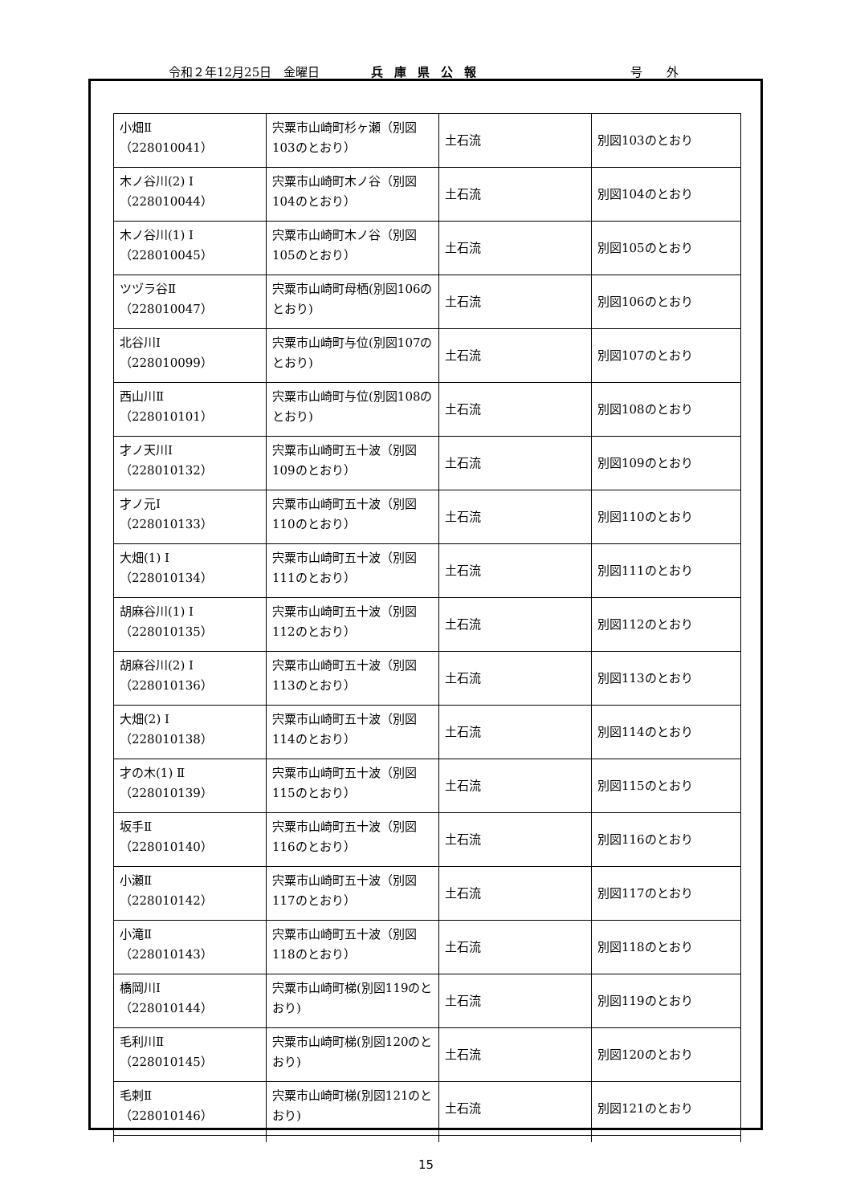令和２年12月25日　金曜日 兵庫県公報 号　　外
| 小畑Ⅱ （228010041） | 宍粟市山崎町杉ヶ瀬（別図103のとおり） | 土石流 | 別図103のとおり |
| 木ノ谷川(2) Ⅰ （228010044） | 宍粟市山崎町木ノ谷（別図104のとおり） | 土石流 | 別図104のとおり |
| 木ノ谷川(1) Ⅰ （228010045） | 宍粟市山崎町木ノ谷（別図105のとおり） | 土石流 | 別図105のとおり |
| ツヅラ谷Ⅱ （228010047） | 宍粟市山崎町母栖(別図106のとおり) | 土石流 | 別図106のとおり |
| 北谷川Ⅰ （228010099） | 宍粟市山崎町与位(別図107のとおり) | 土石流 | 別図107のとおり |
| 西山川Ⅱ （228010101） | 宍粟市山崎町与位(別図108のとおり) | 土石流 | 別図108のとおり |
| 才ノ天川Ⅰ （228010132） | 宍粟市山崎町五十波（別図109のとおり） | 土石流 | 別図109のとおり |
| 才ノ元Ⅰ （228010133） | 宍粟市山崎町五十波（別図110のとおり） | 土石流 | 別図110のとおり |
| 大畑(1) Ⅰ （228010134） | 宍粟市山崎町五十波（別図111のとおり） | 土石流 | 別図111のとおり |
| 胡麻谷川(1) Ⅰ （228010135） | 宍粟市山崎町五十波（別図112のとおり） | 土石流 | 別図112のとおり |
| 胡麻谷川(2) Ⅰ （228010136） | 宍粟市山崎町五十波（別図113のとおり） | 土石流 | 別図113のとおり |
| 大畑(2) Ⅰ （228010138） | 宍粟市山崎町五十波（別図114のとおり） | 土石流 | 別図114のとおり |
| 才の木(1) Ⅱ （228010139） | 宍粟市山崎町五十波（別図115のとおり） | 土石流 | 別図115のとおり |
| 坂手Ⅱ （228010140） | 宍粟市山崎町五十波（別図116のとおり） | 土石流 | 別図116のとおり |
| 小瀬Ⅱ （228010142） | 宍粟市山崎町五十波（別図117のとおり） | 土石流 | 別図117のとおり |
| 小滝Ⅱ （228010143） | 宍粟市山崎町五十波（別図118のとおり） | 土石流 | 別図118のとおり |
| 橋岡川Ⅰ （228010144） | 宍粟市山崎町梯(別図119のとおり) | 土石流 | 別図119のとおり |
| 毛利川Ⅱ （228010145） | 宍粟市山崎町梯(別図120のとおり) | 土石流 | 別図120のとおり |
| 毛剌Ⅱ （228010146） | 宍粟市山崎町梯(別図121のとおり) | 土石流 | 別図121のとおり |
15